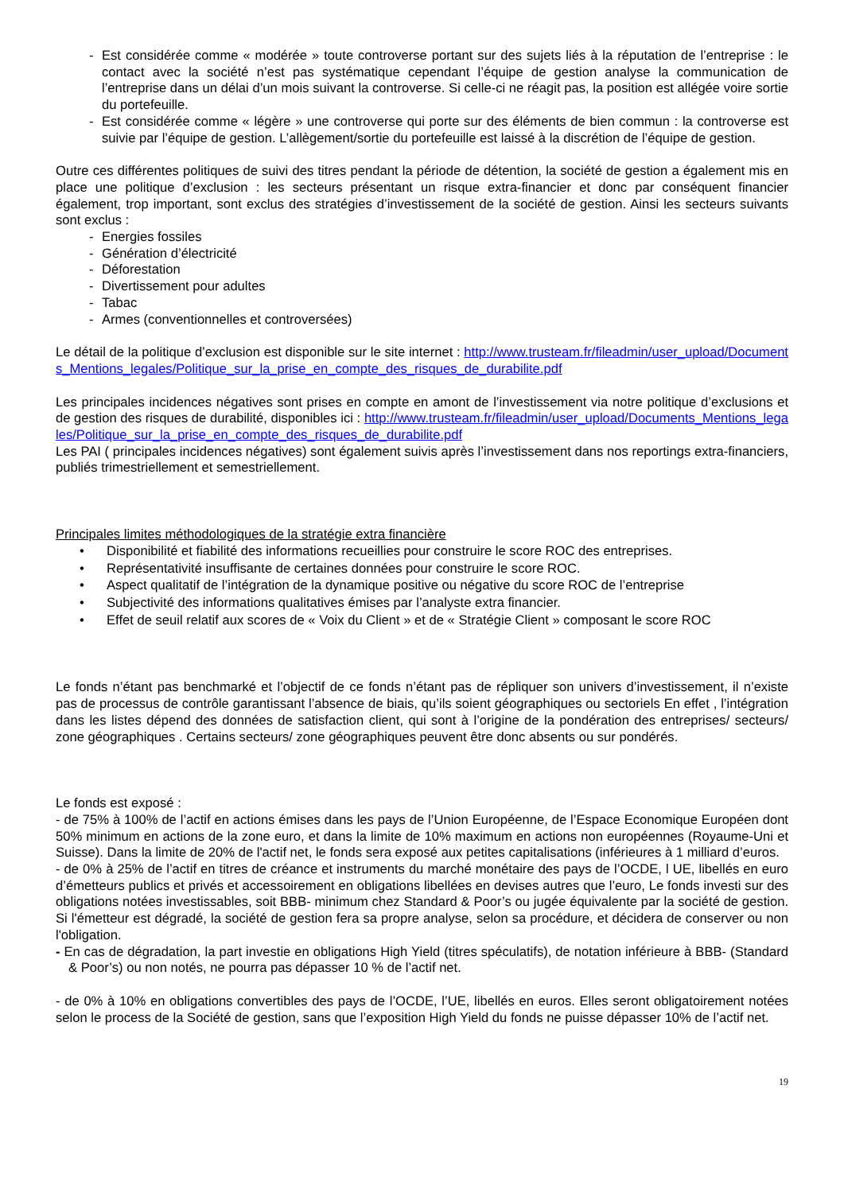- Est considérée comme « modérée » toute controverse portant sur des sujets liés à la réputation de l’entreprise : le contact avec la société n’est pas systématique cependant l’équipe de gestion analyse la communication de l’entreprise dans un délai d’un mois suivant la controverse. Si celle-ci ne réagit pas, la position est allégée voire sortie du portefeuille.
- Est considérée comme « légère » une controverse qui porte sur des éléments de bien commun : la controverse est suivie par l’équipe de gestion. L’allègement/sortie du portefeuille est laissé à la discrétion de l’équipe de gestion.
Outre ces différentes politiques de suivi des titres pendant la période de détention, la société de gestion a également mis en place une politique d’exclusion : les secteurs présentant un risque extra-financier et donc par conséquent financier également, trop important, sont exclus des stratégies d’investissement de la société de gestion. Ainsi les secteurs suivants sont exclus :
- Energies fossiles
- Génération d’électricité
- Déforestation
- Divertissement pour adultes
- Tabac
- Armes (conventionnelles et controversées)
Le détail de la politique d’exclusion est disponible sur le site internet : http://www.trusteam.fr/fileadmin/user_upload/Documents_Mentions_legales/Politique_sur_la_prise_en_compte_des_risques_de_durabilite.pdf
Les principales incidences négatives sont prises en compte en amont de l’investissement via notre politique d’exclusions et de gestion des risques de durabilité, disponibles ici : http://www.trusteam.fr/fileadmin/user_upload/Documents_Mentions_legales/Politique_sur_la_prise_en_compte_des_risques_de_durabilite.pdf
Les PAI ( principales incidences négatives) sont également suivis après l’investissement dans nos reportings extra-financiers, publiés trimestriellement et semestriellement.
Principales limites méthodologiques de la stratégie extra financière
• Disponibilité et fiabilité des informations recueillies pour construire le score ROC des entreprises.
• Représentativité insuffisante de certaines données pour construire le score ROC.
• Aspect qualitatif de l’intégration de la dynamique positive ou négative du score ROC de l’entreprise
• Subjectivité des informations qualitatives émises par l’analyste extra financier.
• Effet de seuil relatif aux scores de « Voix du Client » et de « Stratégie Client » composant le score ROC
Le fonds n’étant pas benchmarké et l’objectif de ce fonds n’étant pas de répliquer son univers d’investissement, il n’existe pas de processus de contrôle garantissant l’absence de biais, qu’ils soient géographiques ou sectoriels En effet , l’intégration dans les listes dépend des données de satisfaction client, qui sont à l’origine de la pondération des entreprises/ secteurs/ zone géographiques . Certains secteurs/ zone géographiques peuvent être donc absents ou sur pondérés.
Le fonds est exposé :
- de 75% à 100% de l’actif en actions émises dans les pays de l’Union Européenne, de l’Espace Economique Européen dont 50% minimum en actions de la zone euro, et dans la limite de 10% maximum en actions non européennes (Royaume-Uni et Suisse). Dans la limite de 20% de l'actif net, le fonds sera exposé aux petites capitalisations (inférieures à 1 milliard d’euros.
- de 0% à 25% de l’actif en titres de créance et instruments du marché monétaire des pays de l’OCDE, l UE, libellés en euro d’émetteurs publics et privés et accessoirement en obligations libellées en devises autres que l’euro, Le fonds investi sur des obligations notées investissables, soit BBB- minimum chez Standard & Poor’s ou jugée équivalente par la société de gestion. Si l'émetteur est dégradé, la société de gestion fera sa propre analyse, selon sa procédure, et décidera de conserver ou non l'obligation.
- En cas de dégradation, la part investie en obligations High Yield (titres spéculatifs), de notation inférieure à BBB- (Standard & Poor’s) ou non notés, ne pourra pas dépasser 10 % de l’actif net.
- de 0% à 10% en obligations convertibles des pays de l’OCDE, l’UE, libellés en euros. Elles seront obligatoirement notées selon le process de la Société de gestion, sans que l’exposition High Yield du fonds ne puisse dépasser 10% de l’actif net.
19